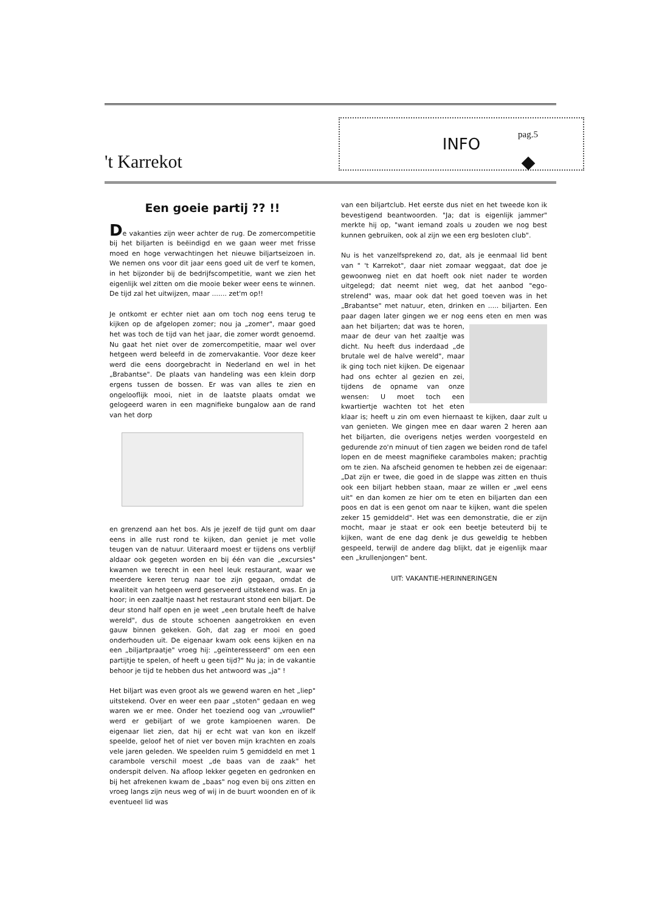't Karrekot
INFO pag.5
Een goeie partij ?? !!
De vakanties zijn weer achter de rug. De zomercompetitie bij het biljarten is beëindigd en we gaan weer met frisse moed en hoge verwachtingen het nieuwe biljartseizoen in. We nemen ons voor dit jaar eens goed uit de verf te komen, in het bijzonder bij de bedrijfscompetitie, want we zien het eigenlijk wel zitten om die mooie beker weer eens te winnen. De tijd zal het uitwijzen, maar ....... zet'm op!!
Je ontkomt er echter niet aan om toch nog eens terug te kijken op de afgelopen zomer; nou ja „zomer", maar goed het was toch de tijd van het jaar, die zomer wordt genoemd. Nu gaat het niet over de zomercompetitie, maar wel over hetgeen werd beleefd in de zomervakantie. Voor deze keer werd die eens doorgebracht in Nederland en wel in het „Brabantse". De plaats van handeling was een klein dorp ergens tussen de bossen. Er was van alles te zien en ongelooflijk mooi, niet in de laatste plaats omdat we gelogeerd waren in een magnifieke bungalow aan de rand van het dorp
en grenzend aan het bos. Als je jezelf de tijd gunt om daar eens in alle rust rond te kijken, dan geniet je met volle teugen van de natuur. Uiteraard moest er tijdens ons verblijf aldaar ook gegeten worden en bij één van die „excursies" kwamen we terecht in een heel leuk restaurant, waar we meerdere keren terug naar toe zijn gegaan, omdat de kwaliteit van hetgeen werd geserveerd uitstekend was. En ja hoor; in een zaaltje naast het restaurant stond een biljart. De deur stond half open en je weet „een brutale heeft de halve wereld", dus de stoute schoenen aangetrokken en even gauw binnen gekeken. Goh, dat zag er mooi en goed onderhouden uit. De eigenaar kwam ook eens kijken en na een „biljartpraatje" vroeg hij: „geïnteresseerd" om een een partijtje te spelen, of heeft u geen tijd?" Nu ja; in de vakantie behoor je tijd te hebben dus het antwoord was „ja" !
Het biljart was even groot als we gewend waren en het „liep" uitstekend. Over en weer een paar „stoten" gedaan en weg waren we er mee. Onder het toeziend oog van „vrouwlief" werd er gebiljart of we grote kampioenen waren. De eigenaar liet zien, dat hij er echt wat van kon en ikzelf speelde, geloof het of niet ver boven mijn krachten en zoals vele jaren geleden. We speelden ruim 5 gemiddeld en met 1 carambole verschil moest „de baas van de zaak" het onderspit delven. Na afloop lekker gegeten en gedronken en bij het afrekenen kwam de „baas" nog even bij ons zitten en vroeg langs zijn neus weg of wij in de buurt woonden en of ik eventueel lid was
van een biljartclub. Het eerste dus niet en het tweede kon ik bevestigend beantwoorden. "Ja; dat is eigenlijk jammer" merkte hij op, "want iemand zoals u zouden we nog best kunnen gebruiken, ook al zijn we een erg besloten club".
Nu is het vanzelfsprekend zo, dat, als je eenmaal lid bent van " 't Karrekot", daar niet zomaar weggaat, dat doe je gewoonweg niet en dat hoeft ook niet nader te worden uitgelegd; dat neemt niet weg, dat het aanbod "ego-strelend" was, maar ook dat het goed toeven was in het „Brabantse" met natuur, eten, drinken en ..... biljarten. Een paar dagen later gingen we er nog eens eten en men was aan het biljarten; dat was te horen, maar de deur van het zaaltje was dicht. Nu heeft dus inderdaad „de brutale wel de halve wereld", maar ik ging toch niet kijken. De eigenaar had ons echter al gezien en zei, tijdens de opname van onze wensen: U moet toch een kwartiertje wachten tot het eten klaar is; heeft u zin om even hiernaast te kijken, daar zult u van genieten. We gingen mee en daar waren 2 heren aan het biljarten, die overigens netjes werden voorgesteld en gedurende zo'n minuut of tien zagen we beiden rond de tafel lopen en de meest magnifieke caramboles maken; prachtig om te zien. Na afscheid genomen te hebben zei de eigenaar: „Dat zijn er twee, die goed in de slappe was zitten en thuis ook een biljart hebben staan, maar ze willen er „wel eens uit" en dan komen ze hier om te eten en biljarten dan een poos en dat is een genot om naar te kijken, want die spelen zeker 15 gemiddeld". Het was een demonstratie, die er zijn mocht, maar je staat er ook een beetje beteuterd bij te kijken, want de ene dag denk je dus geweldig te hebben gespeeld, terwijl de andere dag blijkt, dat je eigenlijk maar een „krullenjongen" bent.
UIT: VAKANTIE-HERINNERINGEN